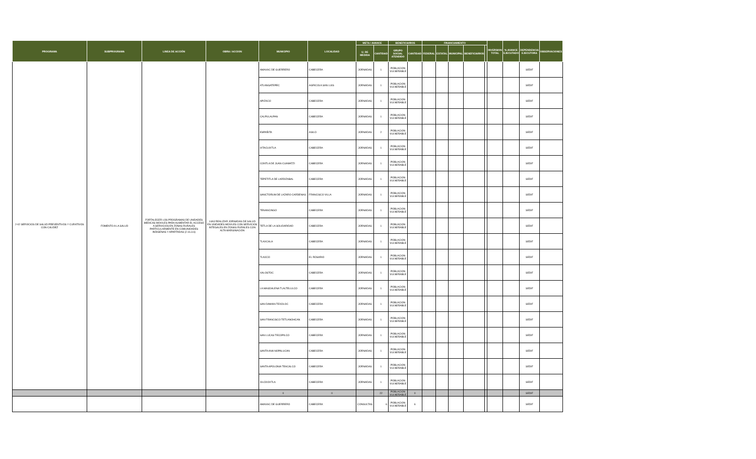| PROGRAMA | SUBPROGRAMA | LINEA DE ACCIÓN | OBRA / ACCION | MUNICIPIO | LOCALIDAD | META / AVANCE | | BENEFICIARIOS | | FINANCIAMIENTO | | | | | INVERSION TOTAL | % AVANCE EJECUTADO | DEPENDENCIA EJECUTORA | OBSERVACIONES |
| --- | --- | --- | --- | --- | --- | --- | --- | --- | --- | --- | --- | --- | --- | --- | --- | --- | --- | --- |
| | | | | | | U. DE MEDIDA | CANTIDAD | GRUPO SOCIAL ATENDIDO | CANTIDAD | FEDERAL | ESTATAL | MUNICIPAL | BENEFICIARIOS | | | | | |
| 2-02 SERVICIOS DE SALUD PREVENTIVOS Y CURATIVOS CON CALIDEZ | FOMENTO A LA SALUD | FORTALECER LOS PROGRAMAS DE UNIDADES MEDICAS MOVILES PARA AUMENTAR EL ACCESO A SERVICIOS EN ZONAS RURALES PARTICULARMENTE EN COMUNIDADES INDIGENAS Y APARTADAS (2.16.3.6) | 14A3 REALIZAR JORNADAS DE SALUD EN UNIDADES MOVILES CON SERVICIOS INTEGALES EN ZONAS RURALES CON ALTA MARGINACIÓN | AMAXAC DE GUERRERO | CABECERA | JORNADAS | 1 | POBLACION VULNERABLE | | | | | | | | | SEDIF | |
| | | | | ATLANGATEPEC | AGRICOLA SAN LUIS | JORNADAS | 1 | POBLACION VULNERABLE | | | | | | | | | SEDIF | |
| | | | | APIZACO | CABECERA | JORNADAS | 1 | POBLACION VULNERABLE | | | | | | | | | SEDIF | |
| | | | | CALPULALPAN | CABECERA | JORNADAS | 1 | POBLACION VULNERABLE | | | | | | | | | SEDIF | |
| | | | | ESPAÑITA | ASILO | JORNADAS | 2 | POBLACION VULNERABLE | | | | | | | | | SEDIF | |
| | | | | IXTACUIXTLA | CABECERA | JORNADAS | 1 | POBLACION VULNERABLE | | | | | | | | | SEDIF | |
| | | | | CONTLA DE JUAN CUAMATZI | CABECERA | JORNADAS | 1 | POBLACION VULNERABLE | | | | | | | | | SEDIF | |
| | | | | TEPETITLA DE LARDIZABAL | CABECERA | JORNADAS | 1 | POBLACION VULNERABLE | | | | | | | | | SEDIF | |
| | | | | SANCTORUM DE LAZARO CARDENAS | FRANCISCO VILLA | JORNADAS | 1 | POBLACION VULNERABLE | | | | | | | | | SEDIF | |
| | | | | TENANCINGO | CABECERA | JORNADAS | 1 | POBLACION VULNERABLE | | | | | | | | | SEDIF | |
| | | | | TETLA DE LA SOLIDARIDAD | CABECERA | JORNADAS | 1 | POBLACION VULNERABLE | | | | | | | | | SEDIF | |
| | | | | TLAXCALA | CABECERA | JORNADAS | 1 | POBLACION VULNERABLE | | | | | | | | | SEDIF | |
| | | | | TLAXCO | EL ROSARIO | JORNADAS | 1 | POBLACION VULNERABLE | | | | | | | | | SEDIF | |
| | | | | XALOSTOC | CABECERA | JORNADAS | 1 | POBLACION VULNERABLE | | | | | | | | | SEDIF | |
| | | | | LA MAGDALENA TLALTELULCO | CABECERA | JORNADAS | 1 | POBLACION VULNERABLE | | | | | | | | | SEDIF | |
| | | | | SAN DAMIAN TEXOLOC | CABECERA | JORNADAS | 1 | POBLACION VULNERABLE | | | | | | | | | SEDIF | |
| | | | | SAN FRANCISCO TETLANOHCAN | CABECERA | JORNADAS | 1 | POBLACION VULNERABLE | | | | | | | | | SEDIF | |
| | | | | SAN LUCAS TECOPILCO | CABECERA | JORNADAS | 1 | POBLACION VULNERABLE | | | | | | | | | SEDIF | |
| | | | | SANTA ANA NOPALUCAN | CABECERA | JORNADAS | 1 | POBLACION VULNERABLE | | | | | | | | | SEDIF | |
| | | | | SANTA APOLONIA TEACALCO | CABECERA | JORNADAS | 1 | POBLACION VULNERABLE | | | | | | | | | SEDIF | |
| | | | | XILOXOXTLA | CABECERA | JORNADAS | 1 | POBLACION VULNERABLE | | | | | | | | | SEDIF | |
| | | | | 0 | 0 | | 22 | POBLACION VULNERABLE | 0 | | | | | | | | SEDIF | |
| | | | | AMAXAC DE GUERRERO | CABECERA | CONSULTAS | 6 | POBLACION VULNERABLE | 6 | | | | | | | | SEDIF | |